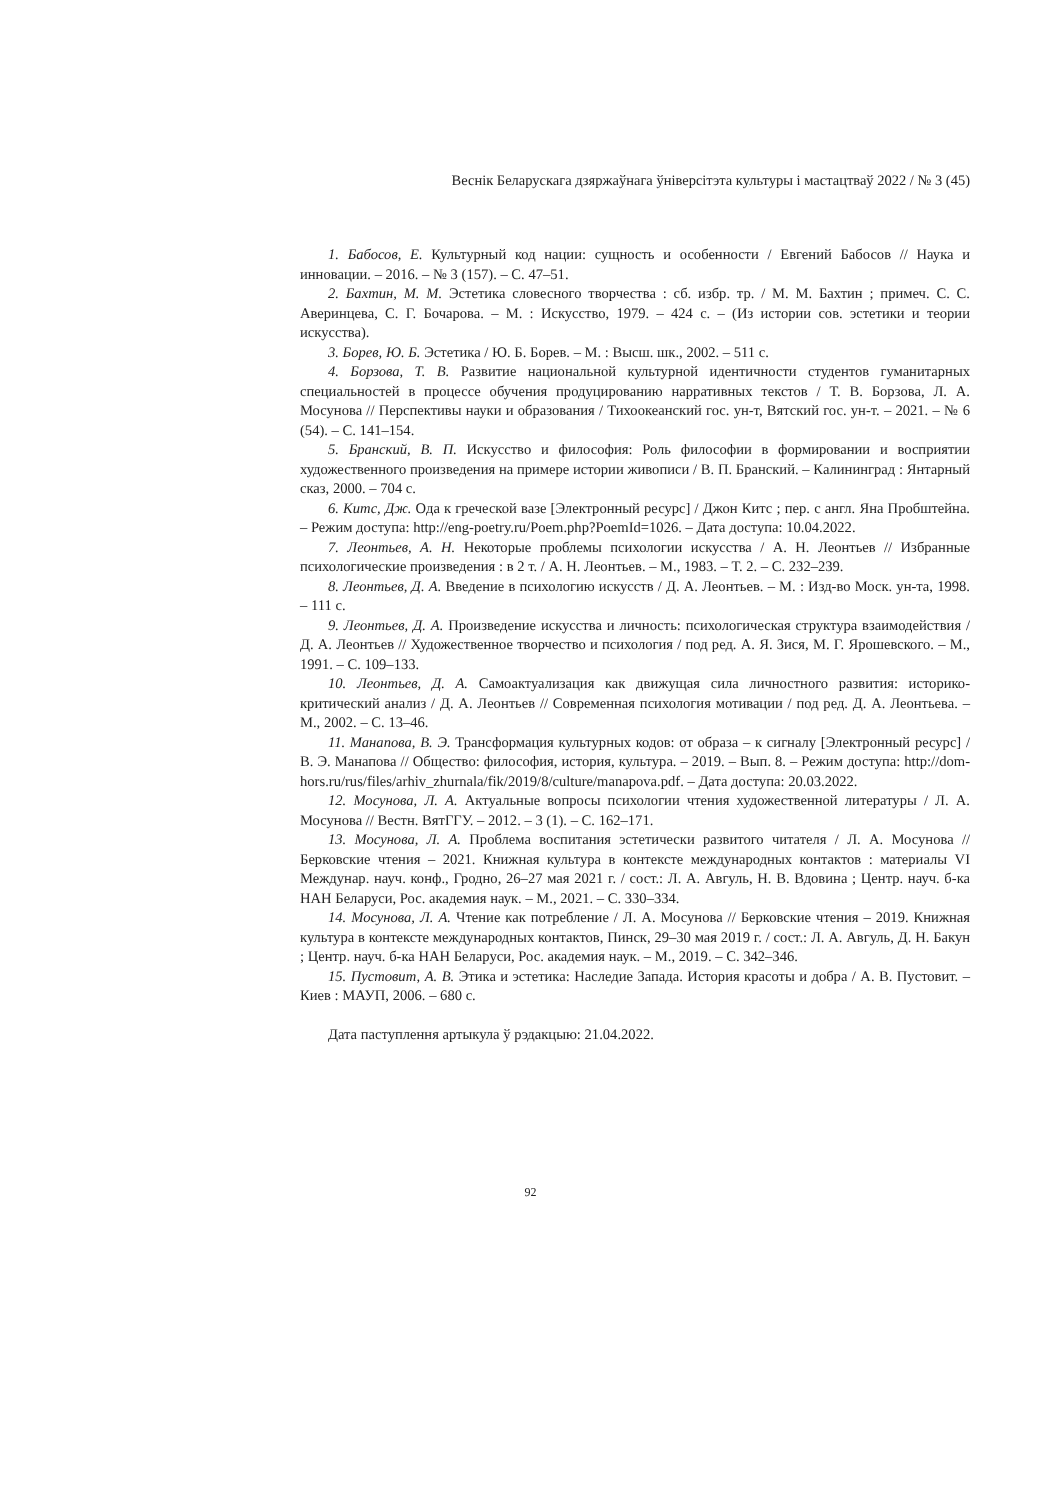Веснік Беларускага дзяржаўнага ўніверсітэта культуры і мастацтваў 2022 / № 3 (45)
1. Бабосов, Е. Культурный код нации: сущность и особенности / Евгений Бабосов // Наука и инновации. – 2016. – № 3 (157). – С. 47–51.
2. Бахтин, М. М. Эстетика словесного творчества : сб. избр. тр. / М. М. Бахтин ; примеч. С. С. Аверинцева, С. Г. Бочарова. – М. : Искусство, 1979. – 424 с. – (Из истории сов. эстетики и теории искусства).
3. Борев, Ю. Б. Эстетика / Ю. Б. Борев. – М. : Высш. шк., 2002. – 511 с.
4. Борзова, Т. В. Развитие национальной культурной идентичности студентов гуманитарных специальностей в процессе обучения продуцированию нарративных текстов / Т. В. Борзова, Л. А. Мосунова // Перспективы науки и образования / Тихоокеанский гос. ун-т, Вятский гос. ун-т. – 2021. – № 6 (54). – С. 141–154.
5. Бранский, В. П. Искусство и философия: Роль философии в формировании и восприятии художественного произведения на примере истории живописи / В. П. Бранский. – Калининград : Янтарный сказ, 2000. – 704 с.
6. Китс, Дж. Ода к греческой вазе [Электронный ресурс] / Джон Китс ; пер. с англ. Яна Пробштейна. – Режим доступа: http://eng-poetry.ru/Poem.php?PoemId=1026. – Дата доступа: 10.04.2022.
7. Леонтьев, А. Н. Некоторые проблемы психологии искусства / А. Н. Леонтьев // Избранные психологические произведения : в 2 т. / А. Н. Леонтьев. – М., 1983. – Т. 2. – С. 232–239.
8. Леонтьев, Д. А. Введение в психологию искусств / Д. А. Леонтьев. – М. : Изд-во Моск. ун-та, 1998. – 111 с.
9. Леонтьев, Д. А. Произведение искусства и личность: психологическая структура взаимодействия / Д. А. Леонтьев // Художественное творчество и психология / под ред. А. Я. Зися, М. Г. Ярошевского. – М., 1991. – С. 109–133.
10. Леонтьев, Д. А. Самоактуализация как движущая сила личностного развития: историко-критический анализ / Д. А. Леонтьев // Современная психология мотивации / под ред. Д. А. Леонтьева. – М., 2002. – С. 13–46.
11. Манапова, В. Э. Трансформация культурных кодов: от образа – к сигналу [Электронный ресурс] / В. Э. Манапова // Общество: философия, история, культура. – 2019. – Вып. 8. – Режим доступа: http://dom-hors.ru/rus/files/arhiv_zhurnala/fik/2019/8/culture/manapova.pdf. – Дата доступа: 20.03.2022.
12. Мосунова, Л. А. Актуальные вопросы психологии чтения художественной литературы / Л. А. Мосунова // Вестн. ВятГГУ. – 2012. – 3 (1). – С. 162–171.
13. Мосунова, Л. А. Проблема воспитания эстетически развитого читателя / Л. А. Мосунова // Берковские чтения – 2021. Книжная культура в контексте международных контактов : материалы VI Междунар. науч. конф., Гродно, 26–27 мая 2021 г. / сост.: Л. А. Авгуль, Н. В. Вдовина ; Центр. науч. б-ка НАН Беларуси, Рос. академия наук. – М., 2021. – С. 330–334.
14. Мосунова, Л. А. Чтение как потребление / Л. А. Мосунова // Берковские чтения – 2019. Книжная культура в контексте международных контактов, Пинск, 29–30 мая 2019 г. / сост.: Л. А. Авгуль, Д. Н. Бакун ; Центр. науч. б-ка НАН Беларуси, Рос. академия наук. – М., 2019. – С. 342–346.
15. Пустовит, А. В. Этика и эстетика: Наследие Запада. История красоты и добра / А. В. Пустовит. – Киев : МАУП, 2006. – 680 с.
Дата паступлення артыкула ў рэдакцыю: 21.04.2022.
92